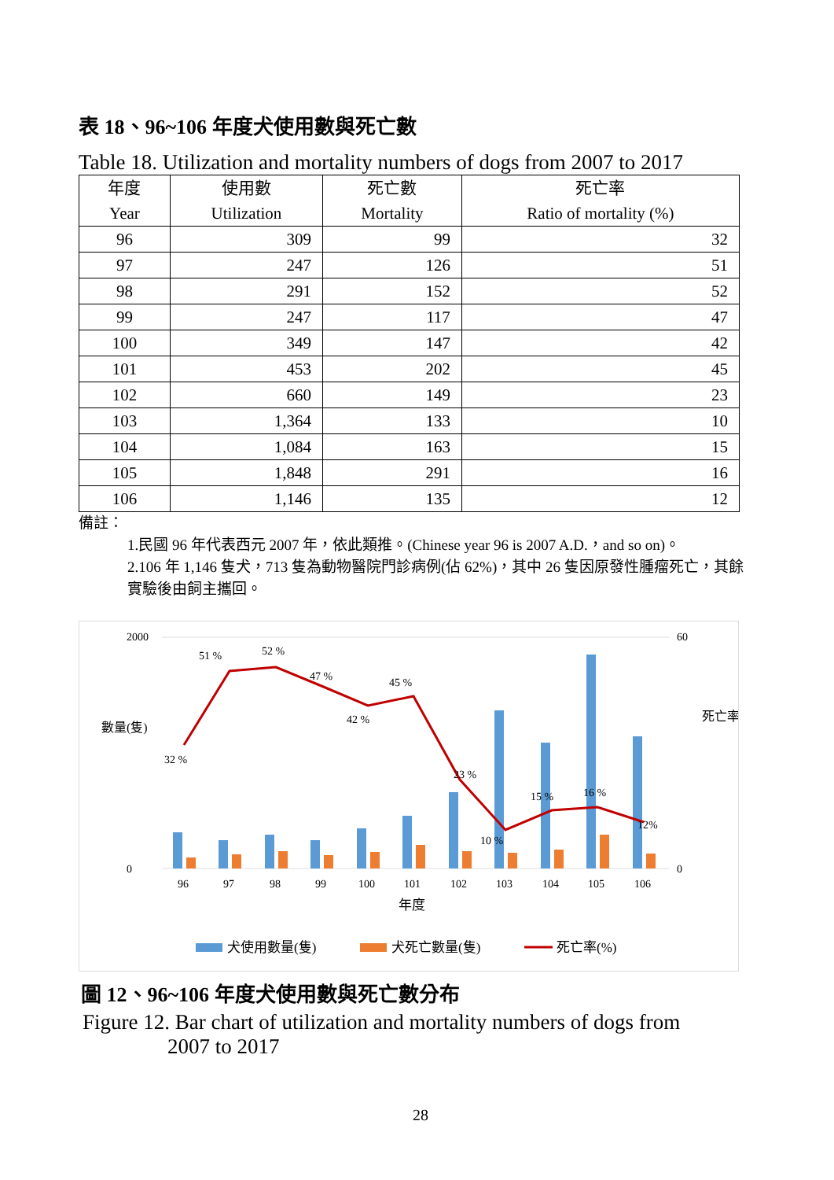表 18、96~106 年度犬使用數與死亡數
Table 18. Utilization and mortality numbers of dogs from 2007 to 2017
| 年度 Year | 使用數 Utilization | 死亡數 Mortality | 死亡率 Ratio of mortality (%) |
| --- | --- | --- | --- |
| 96 | 309 | 99 | 32 |
| 97 | 247 | 126 | 51 |
| 98 | 291 | 152 | 52 |
| 99 | 247 | 117 | 47 |
| 100 | 349 | 147 | 42 |
| 101 | 453 | 202 | 45 |
| 102 | 660 | 149 | 23 |
| 103 | 1,364 | 133 | 10 |
| 104 | 1,084 | 163 | 15 |
| 105 | 1,848 | 291 | 16 |
| 106 | 1,146 | 135 | 12 |
備註：
1.民國 96 年代表西元 2007 年，依此類推。(Chinese year 96 is 2007 A.D.，and so on)。
2.106 年 1,146 隻犬，713 隻為動物醫院門診病例(佔 62%)，其中 26 隻因原發性腫瘤死亡，其餘實驗後由飼主攜回。
2000
0
60
0
數量(隻)
死亡率(%)
32 %
51 %
52 %
47 %
42 %
45 %
23 %
10 %
15 %
16 %
12%
96
97
98
99
100
101
102
103
104
105
106
年度
犬使用數量(隻)
犬死亡數量(隻)
死亡率(%)
圖 12、96~106 年度犬使用數與死亡數分布
Figure 12. Bar chart of utilization and mortality numbers of dogs from
2007 to 2017
28